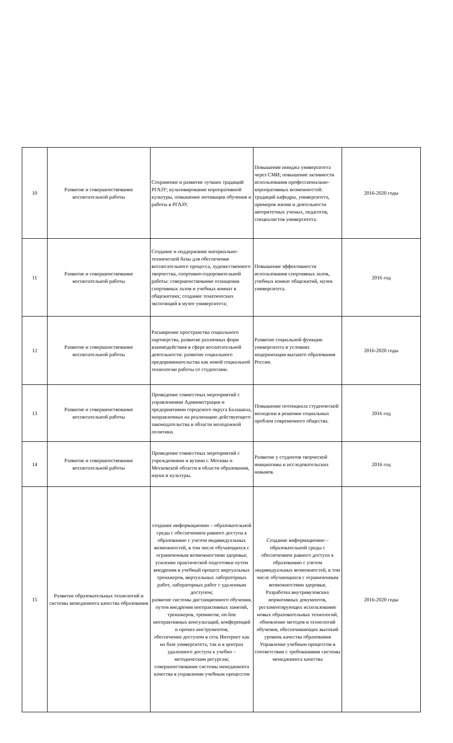| 10 | Развитие и совершенствование воспитательной работы | Сохранение и развитие лучших традиций РГАЗУ; культивирование корпоративной культуры, повышение мотивации обучения и работы в РГАЗУ. | Повышение имиджа университета через СМИ; повышение активности использования профессионально-корпоративных возможностей: традиций кафедры, университета, примеров жизни и деятельности авторитетных ученых, педагогов, специалистов университета. | 2016-2020 годы |
| 11 | Развитие и совершенствование воспитательной работы | Создание и поддержание материально-технической базы для обеспечения воспитательного процесса, художественного творчества, спортивно-оздоровительной работы: совершенствование оснащения спортивных залов и учебных комнат в общежитиях; создание тематических экспозиций в музее университета; | Повышение эффективности использования спортивных залов, учебных комнат общежитий, музея университета. | 2016 год |
| 12 | Развитие и совершенствование воспитательной работы | Расширение пространства социального партнерства, развитие различных форм взаимодействия в сфере воспитательной деятельности: развитие социального предпринимательства как новой социальной технологии работы со студентами. | Развитие социальной функции университета в условиях модернизации высшего образования России. | 2016-2020 годы |
| 13 | Развитие и совершенствование воспитательной работы | Проведение совместных мероприятий с управлениями Администрации и предприятиями городского округа Балашиха, направленных на реализацию действующего законодательства в области молодежной политики. | Повышение потенциала студенческой молодежи в решении социальных проблем современного общества. | 2016 год |
| 14 | Развитие и совершенствование воспитательной работы | Проведение совместных мероприятий с учреждениями и вузами г. Москвы и Московской области в области образования, науки и культуры. | Развитие у студентов творческой инициативы и исследовательских навыков. | 2016 год |
| 15 | Развитие образовательных технологий и системы менеджмента качества образования | создание информационно – образовательной среды с обеспечением равного доступа к образованию с учетом индивидуальных возможностей, в том числе обучающихся с ограниченным возможностями здоровья; усиление практической подготовки путем внедрения в учебный процесс виртуальных тренажеров, виртуальных лабораторных работ, лабораторных работ с удаленным доступом; развитие системы дистанционного обучения, путем внедрения интерактивных занятий, тренажеров, тренингов; on-line интерактивных консультаций, конференций и прочих инструментов; обеспечение доступом в сеть Интернет как на базе университета, так и в центрах удаленного доступа к учебно – методическим ресурсам; совершенствование системы менеджмента качества в управлении учебным процессом | Создание информационно – образовательной среды с обеспечением равного доступа к образованию с учетом индивидуальных возможностей, в том числе обучающихся с ограниченным возможностями здоровья; Разработка внутривузовских нормативных документов, регламентирующих использование новых образовательных технологий, обновление методов и технологий обучения, обеспечивающих высокий уровень качества образования Управление учебным процессом в соответствии с требованиями системы менеджмента качества | 2016-2020 годы |